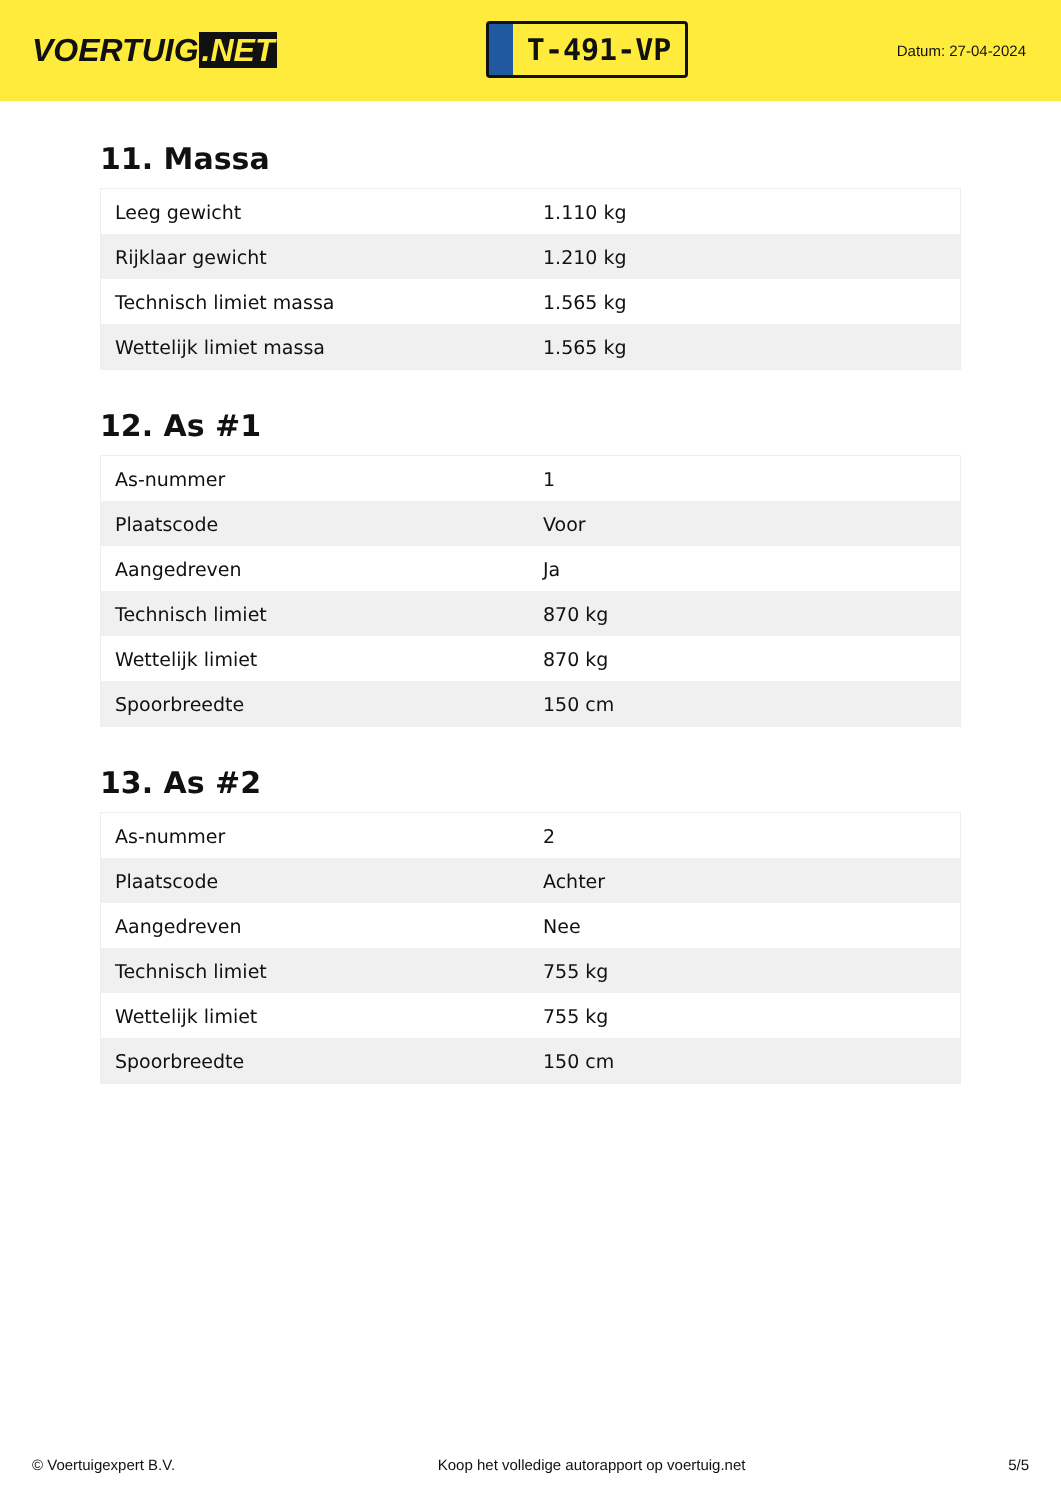VOERTUIG.NET
T-491-VP
Datum: 27-04-2024
11. Massa
| Leeg gewicht | 1.110 kg |
| Rijklaar gewicht | 1.210 kg |
| Technisch limiet massa | 1.565 kg |
| Wettelijk limiet massa | 1.565 kg |
12. As #1
| As-nummer | 1 |
| Plaatscode | Voor |
| Aangedreven | Ja |
| Technisch limiet | 870 kg |
| Wettelijk limiet | 870 kg |
| Spoorbreedte | 150 cm |
13. As #2
| As-nummer | 2 |
| Plaatscode | Achter |
| Aangedreven | Nee |
| Technisch limiet | 755 kg |
| Wettelijk limiet | 755 kg |
| Spoorbreedte | 150 cm |
© Voertuigexpert B.V. Koop het volledige autorapport op voertuig.net 5/5